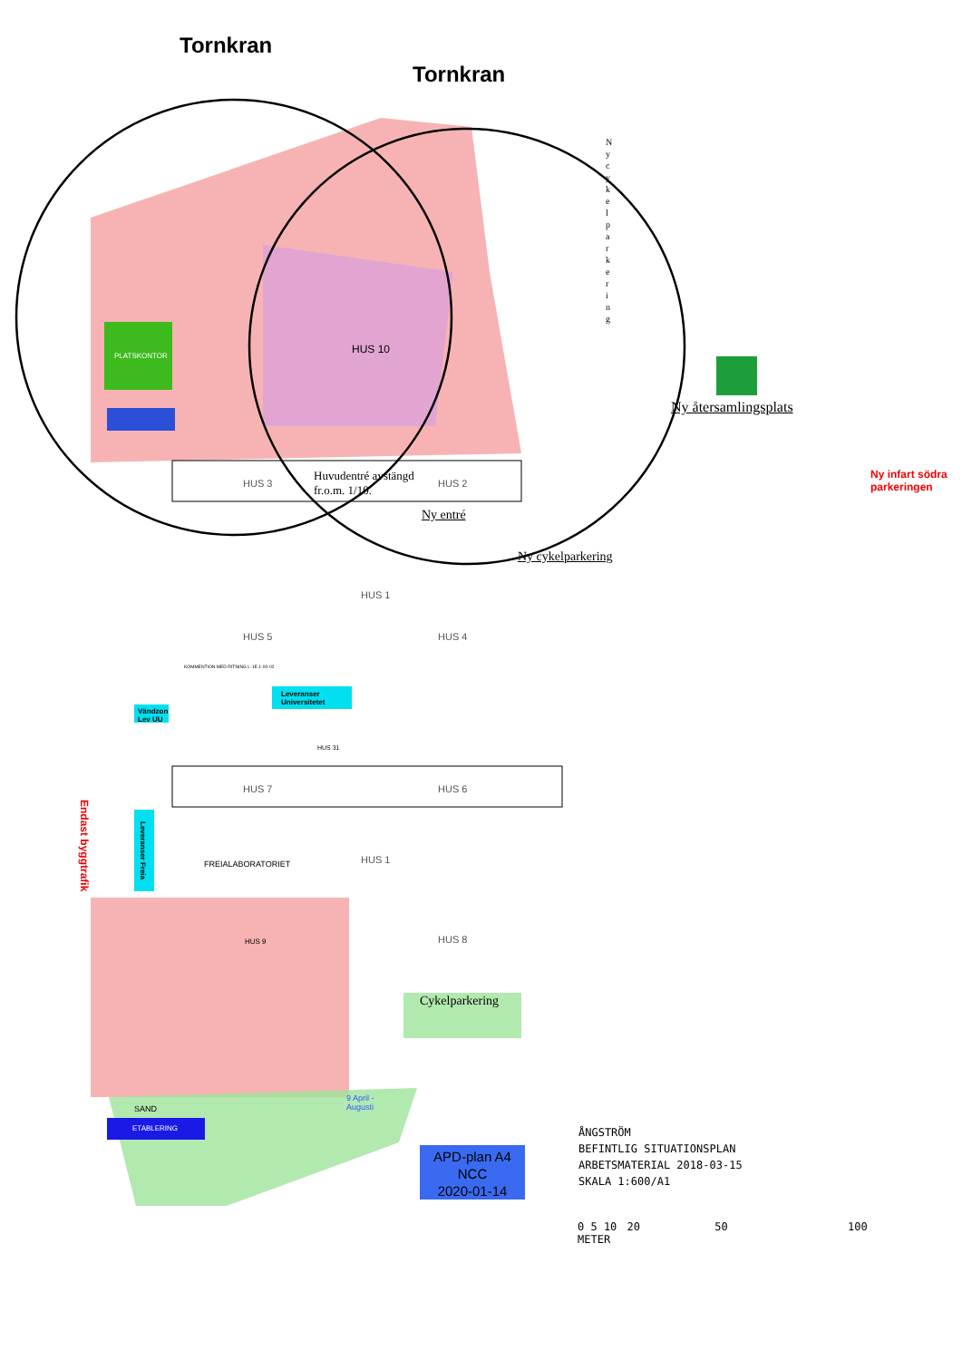Tornkran
Tornkran
N y c y k e l p a r k e r i n g
PLATSKONTOR
HUS 10
Ny återsamlingsplats
Huvudentré avstängd
fr.o.m. 1/10.
HUS 3 HUS 2
Ny infart södra
parkeringen
Ny entré
Ny cykelparkering
HUS 1
HUS 5 HUS 4
KOMMENTION MED RITNING L-1E.1-00-02
Leveranser
Universitetet
Vändzon
Lev UU
HUS 31
HUS 7 HUS 6
Endast byggtrafik
Leveranser Freia
FREIALABORATORIET HUS 1
HUS 8
HUS 9
Cykelparkering
9 April -
Augusti
SAND
ETABLERING
APD-plan A4
NCC
2020-01-14
ÅNGSTRÖM
BEFINTLIG SITUATIONSPLAN
ARBETSMATERIAL 2018-03-15
SKALA 1:600/A1
0 5 10 20 50 100
METER